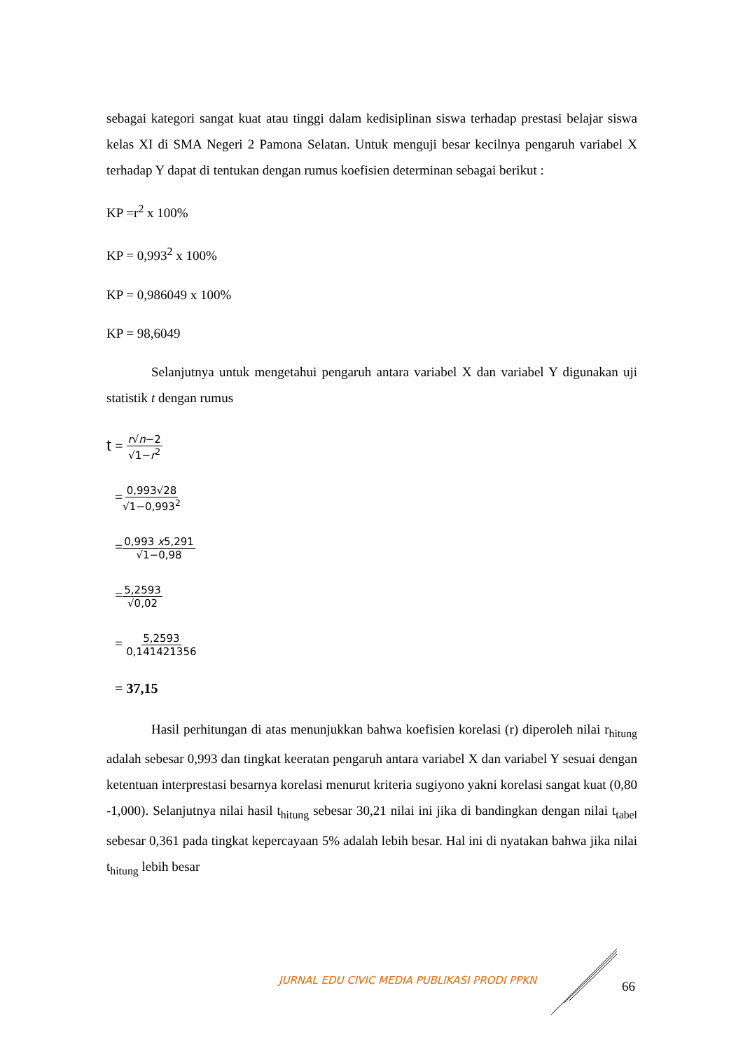sebagai kategori sangat kuat atau tinggi dalam kedisiplinan siswa terhadap prestasi belajar siswa kelas XI di SMA Negeri 2 Pamona Selatan. Untuk menguji besar kecilnya pengaruh variabel X terhadap Y dapat di tentukan dengan rumus koefisien determinan sebagai berikut :
KP =r<sup>2</sup> x 100%
KP = 0,993<sup>2</sup> x 100%
KP = 0,986049 x 100%
KP = 98,6049
Selanjutnya untuk mengetahui pengaruh antara variabel X dan variabel Y digunakan uji statistik t dengan rumus
t = r√n−2 √1−r<sup>2</sup>
=0,993√28 √1−0,993<sup>2</sup>
=0,993 x5,291 √1−0,98
=5,2593 √0,02
= 5,2593 0,141421356
= 37,15
Hasil perhitungan di atas menunjukkan bahwa koefisien korelasi (r) diperoleh nilai r<sub>hitung</sub> adalah sebesar 0,993 dan tingkat keeratan pengaruh antara variabel X dan variabel Y sesuai dengan ketentuan interprestasi besarnya korelasi menurut kriteria sugiyono yakni korelasi sangat kuat (0,80 -1,000). Selanjutnya nilai hasil t<sub>hitung</sub> sebesar 30,21 nilai ini jika di bandingkan dengan nilai t<sub>tabel</sub> sebesar 0,361 pada tingkat kepercayaan 5% adalah lebih besar. Hal ini di nyatakan bahwa jika nilai t<sub>hitung</sub> lebih besar
JURNAL EDU CIVIC MEDIA PUBLIKASI PRODI PPKN
66